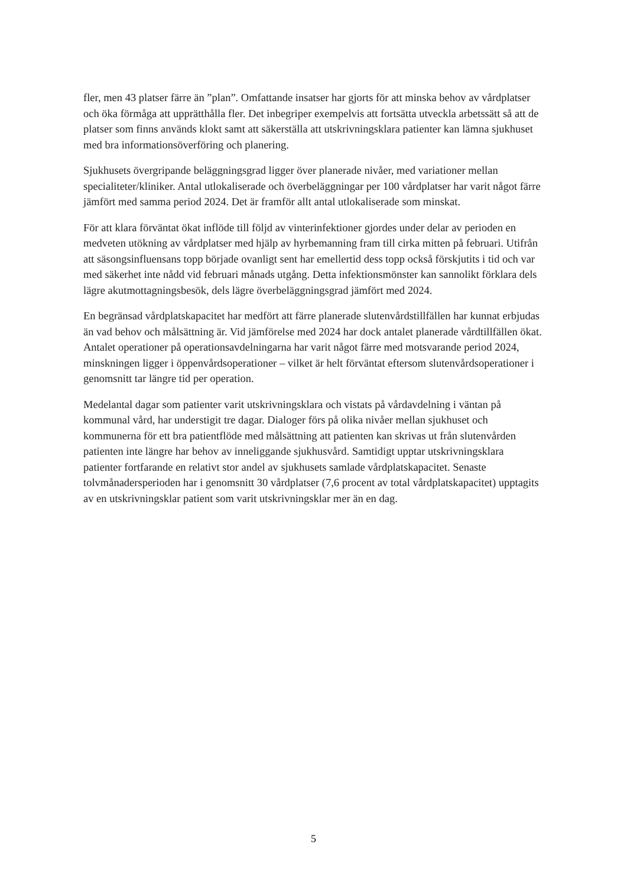fler, men 43 platser färre än ”plan”. Omfattande insatser har gjorts för att minska behov av vårdplatser och öka förmåga att upprätthålla fler. Det inbegriper exempelvis att fortsätta utveckla arbetssätt så att de platser som finns används klokt samt att säkerställa att utskrivningsklara patienter kan lämna sjukhuset med bra informationsöverföring och planering.
Sjukhusets övergripande beläggningsgrad ligger över planerade nivåer, med variationer mellan specialiteter/kliniker. Antal utlokaliserade och överbeläggningar per 100 vårdplatser har varit något färre jämfört med samma period 2024. Det är framför allt antal utlokaliserade som minskat.
För att klara förväntat ökat inflöde till följd av vinterinfektioner gjordes under delar av perioden en medveten utökning av vårdplatser med hjälp av hyrbemanning fram till cirka mitten på februari. Utifrån att säsongsinfluensans topp började ovanligt sent har emellertid dess topp också förskjutits i tid och var med säkerhet inte nådd vid februari månads utgång. Detta infektionsmönster kan sannolikt förklara dels lägre akutmottagningsbesök, dels lägre överbeläggningsgrad jämfört med 2024.
En begränsad vårdplatskapacitet har medfört att färre planerade slutenvårdstillfällen har kunnat erbjudas än vad behov och målsättning är. Vid jämförelse med 2024 har dock antalet planerade vårdtillfällen ökat. Antalet operationer på operationsavdelningarna har varit något färre med motsvarande period 2024, minskningen ligger i öppenvårdsoperationer – vilket är helt förväntat eftersom slutenvårdsoperationer i genomsnitt tar längre tid per operation.
Medelantal dagar som patienter varit utskrivningsklara och vistats på vårdavdelning i väntan på kommunal vård, har understigit tre dagar. Dialoger förs på olika nivåer mellan sjukhuset och kommunerna för ett bra patientflöde med målsättning att patienten kan skrivas ut från slutenvården patienten inte längre har behov av inneliggande sjukhusvård. Samtidigt upptar utskrivningsklara patienter fortfarande en relativt stor andel av sjukhusets samlade vårdplatskapacitet. Senaste tolvmånadersperioden har i genomsnitt 30 vårdplatser (7,6 procent av total vårdplatskapacitet) upptagits av en utskrivningsklar patient som varit utskrivningsklar mer än en dag.
5